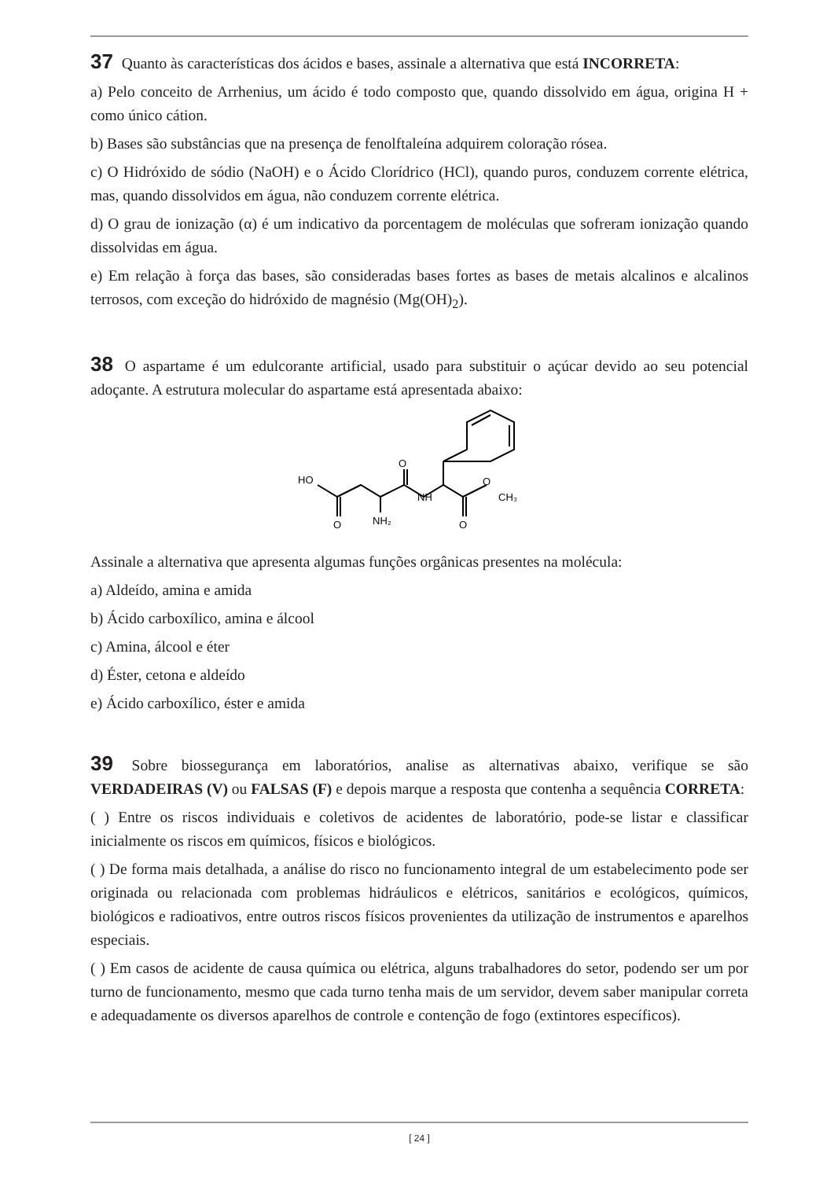37 Quanto às características dos ácidos e bases, assinale a alternativa que está INCORRETA:
a) Pelo conceito de Arrhenius, um ácido é todo composto que, quando dissolvido em água, origina H + como único cátion.
b) Bases são substâncias que na presença de fenolftaleína adquirem coloração rósea.
c) O Hidróxido de sódio (NaOH) e o Ácido Clorídrico (HCl), quando puros, conduzem corrente elétrica, mas, quando dissolvidos em água, não conduzem corrente elétrica.
d) O grau de ionização (α) é um indicativo da porcentagem de moléculas que sofreram ionização quando dissolvidas em água.
e) Em relação à força das bases, são consideradas bases fortes as bases de metais alcalinos e alcalinos terrosos, com exceção do hidróxido de magnésio (Mg(OH)<sub>2</sub>).
38 O aspartame é um edulcorante artificial, usado para substituir o açúcar devido ao seu potencial adoçante. A estrutura molecular do aspartame está apresentada abaixo:
HO
O
NH₂
O
NH
O
O
CH₃
Assinale a alternativa que apresenta algumas funções orgânicas presentes na molécula:
a) Aldeído, amina e amida
b) Ácido carboxílico, amina e álcool
c) Amina, álcool e éter
d) Éster, cetona e aldeído
e) Ácido carboxílico, éster e amida
39 Sobre biossegurança em laboratórios, analise as alternativas abaixo, verifique se são VERDADEIRAS (V) ou FALSAS (F) e depois marque a resposta que contenha a sequência CORRETA:
( ) Entre os riscos individuais e coletivos de acidentes de laboratório, pode-se listar e classificar inicialmente os riscos em químicos, físicos e biológicos.
( ) De forma mais detalhada, a análise do risco no funcionamento integral de um estabelecimento pode ser originada ou relacionada com problemas hidráulicos e elétricos, sanitários e ecológicos, químicos, biológicos e radioativos, entre outros riscos físicos provenientes da utilização de instrumentos e aparelhos especiais.
( ) Em casos de acidente de causa química ou elétrica, alguns trabalhadores do setor, podendo ser um por turno de funcionamento, mesmo que cada turno tenha mais de um servidor, devem saber manipular correta e adequadamente os diversos aparelhos de controle e contenção de fogo (extintores específicos).
[ 24 ]